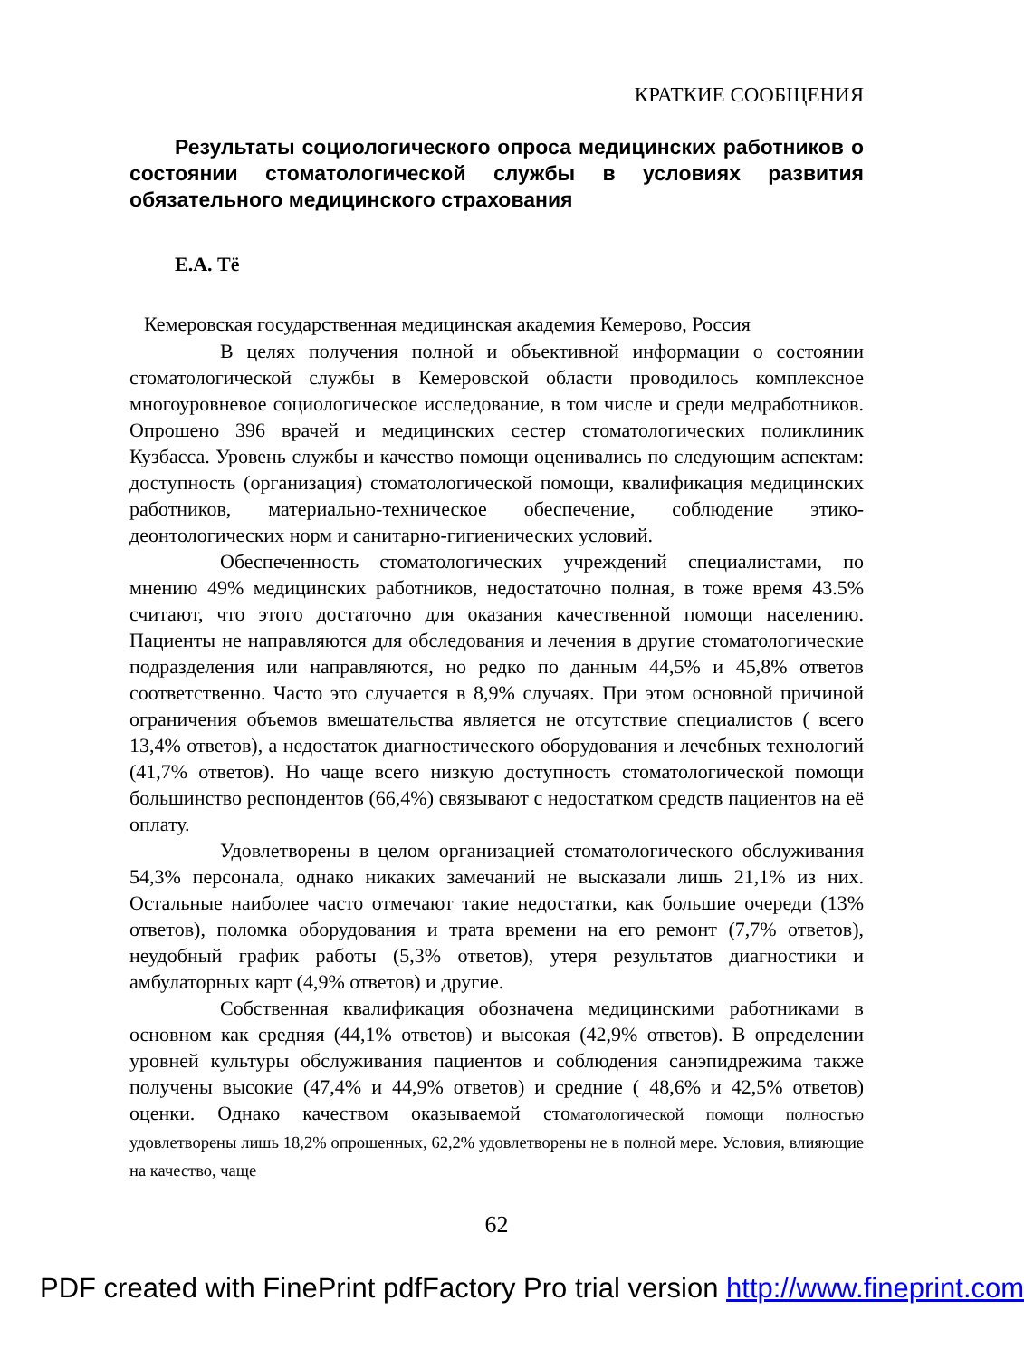КРАТКИЕ СООБЩЕНИЯ
Результаты социологического опроса медицинских работников о состоянии стоматологической службы в условиях развития обязательного медицинского страхования
Е.А. Тё
Кемеровская государственная медицинская академия Кемерово, Россия
В целях получения полной и объективной информации о состоянии стоматологической службы в Кемеровской области проводилось комплексное многоуровневое социологическое исследование, в том числе и среди медработников. Опрошено 396 врачей и медицинских сестер стоматологических поликлиник Кузбасса. Уровень службы и качество помощи оценивались по следующим аспектам: доступность (организация) стоматологической помощи, квалификация медицинских работников, материально-техническое обеспечение, соблюдение этико-деонтологических норм и санитарно-гигиенических условий.
Обеспеченность стоматологических учреждений специалистами, по мнению 49% медицинских работников, недостаточно полная, в тоже время 43.5% считают, что этого достаточно для оказания качественной помощи населению. Пациенты не направляются для обследования и лечения в другие стоматологические подразделения или направляются, но редко по данным 44,5% и 45,8% ответов соответственно. Часто это случается в 8,9% случаях. При этом основной причиной ограничения объемов вмешательства является не отсутствие специалистов ( всего 13,4% ответов), а недостаток диагностического оборудования и лечебных технологий (41,7% ответов). Но чаще всего низкую доступность стоматологической помощи большинство респондентов (66,4%) связывают с недостатком средств пациентов на её оплату.
Удовлетворены в целом организацией стоматологического обслуживания 54,3% персонала, однако никаких замечаний не высказали лишь 21,1% из них. Остальные наиболее часто отмечают такие недостатки, как большие очереди (13% ответов), поломка оборудования и трата времени на его ремонт (7,7% ответов), неудобный график работы (5,3% ответов), утеря результатов диагностики и амбулаторных карт (4,9% ответов) и другие.
Собственная квалификация обозначена медицинскими работниками в основном как средняя (44,1% ответов) и высокая (42,9% ответов). В определении уровней культуры обслуживания пациентов и соблюдения санэпидрежима также получены высокие (47,4% и 44,9% ответов) и средние ( 48,6% и 42,5% ответов) оценки. Однако качеством оказываемой стоматологической помощи полностью удовлетворены лишь 18,2% опрошенных, 62,2% удовлетворены не в полной мере. Условия, влияющие на качество, чаще
62
PDF created with FinePrint pdfFactory Pro trial version http://www.fineprint.com